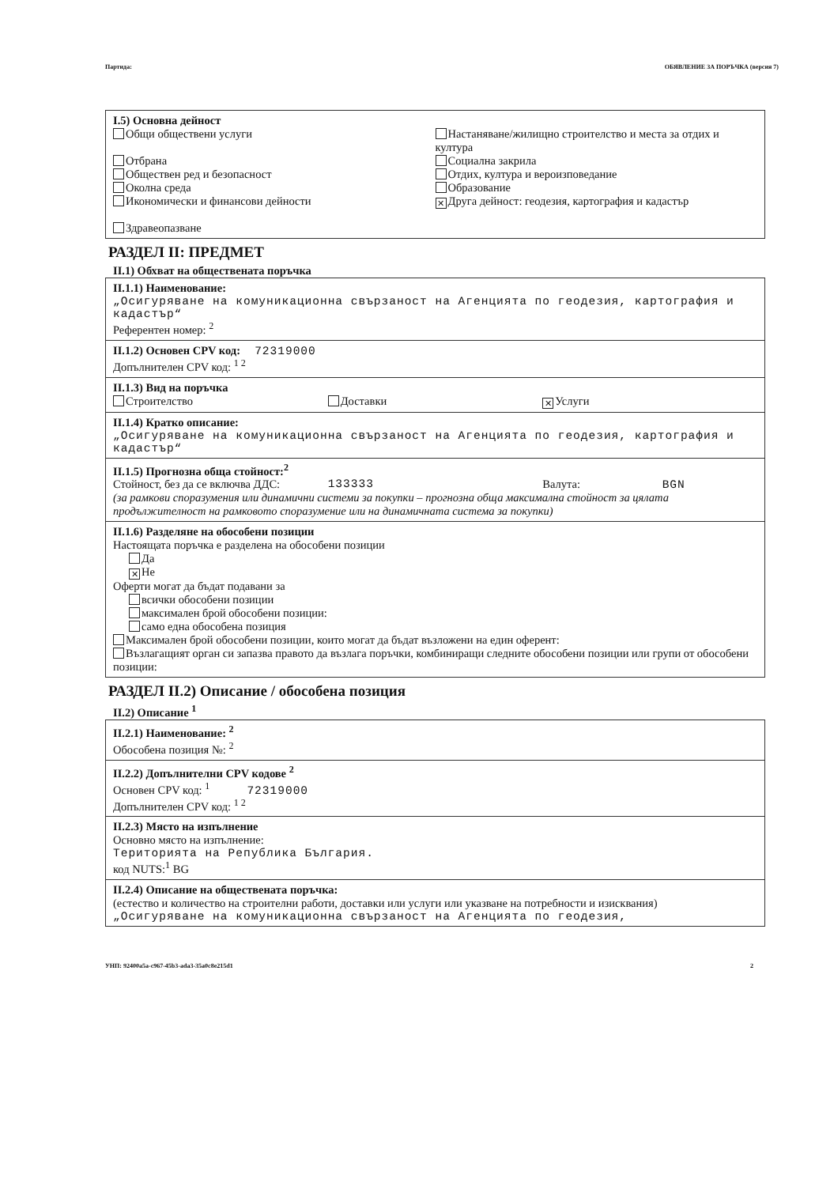Партида: ОБЯВЛЕНИЕ ЗА ПОРЪЧКА (версия 7)
I.5) Основна дейност
Общи обществени услуги
Отбрана
Обществен ред и безопасност
Околна среда
Икономически и финансови дейности
Здравеопазване
Настаняване/жилищно строителство и места за отдих и култура
Социална закрила
Отдих, култура и вероизповедание
Образование
✕ Друга дейност: геодезия, картография и кадастър
РАЗДЕЛ II: ПРЕДМЕТ
II.1) Обхват на обществената поръчка
II.1.1) Наименование:
„Осигуряване на комуникационна свързаност на Агенцията по геодезия, картография и кадастър“
Референтен номер: <sup>2</sup>
II.1.2) Основен CPV код: 72319000
Допълнителен CPV код: <sup>1 2</sup>
II.1.3) Вид на поръчка
Строителство Доставки
✕ Услуги
II.1.4) Кратко описание:
„Осигуряване на комуникационна свързаност на Агенцията по геодезия, картография и кадастър“
II.1.5) Прогнозна обща стойност:<sup>2</sup>
Стойност, без да се включва ДДС:
133333 Валута: BGN
(за рамкови споразумения или динамични системи за покупки – прогнозна обща максимална стойност за цялата продължителност на рамковото споразумение или на динамичната система за покупки)
II.1.6) Разделяне на обособени позиции
Настоящата поръчка е разделена на обособени позиции
Да
✕ Не
Оферти могат да бъдат подавани за
всички обособени позиции
максимален брой обособени позиции:
само една обособена позиция
Максимален брой обособени позиции, които могат да бъдат възложени на един оферент:
Възлагащият орган си запазва правото да възлага поръчки, комбиниращи следните обособени позиции или групи от обособени позиции:
РАЗДЕЛ II.2) Описание / обособена позиция
II.2) Описание <sup>1</sup>
II.2.1) Наименование: <sup>2</sup>
Обособена позиция №: <sup>2</sup>
II.2.2) Допълнителни CPV кодове <sup>2</sup>
Основен CPV код: <sup>1</sup> 72319000
Допълнителен CPV код: <sup>1 2</sup>
II.2.3) Място на изпълнение
Основно място на изпълнение:
Територията на Република България.
код NUTS:<sup>1</sup> BG
II.2.4) Описание на обществената поръчка:
(естество и количество на строителни работи, доставки или услуги или указване на потребности и изисквания)
„Осигуряване на комуникационна свързаност на Агенцията по геодезия,
УНП: 92400a5a-c967-45b3-ada3-35a0c8e215d1 2